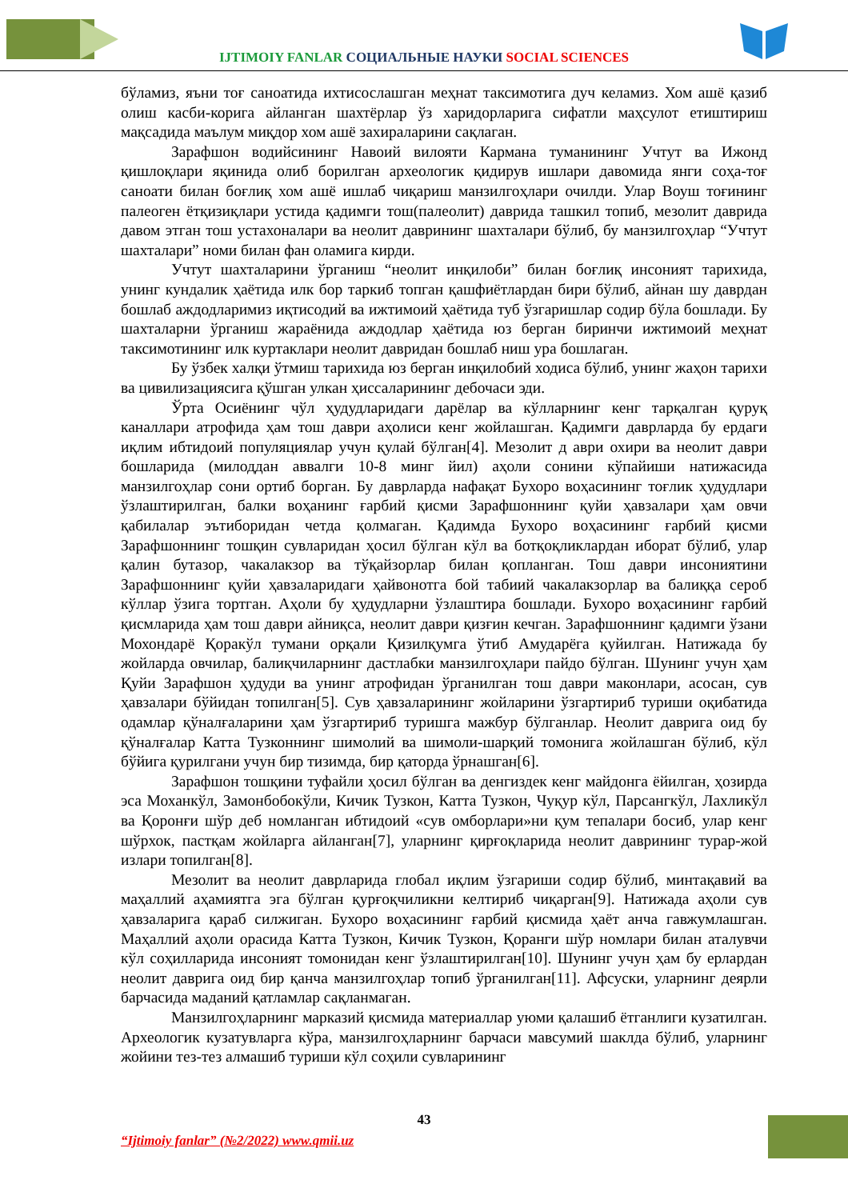IJTIMOIY FANLAR СОЦИАЛЬНЫЕ НАУКИ SOCIAL SCIENCES
бўламиз, яъни тоғ саноатида ихтисослашган меҳнат таксимотига дуч келамиз. Хом ашё қазиб олиш касби-корига айланган шахтёрлар ўз харидорларига сифатли маҳсулот етиштириш мақсадида маълум миқдор хом ашё захираларини сақлаган.
Зарафшон водийсининг Навоий вилояти Кармана туманининг Учтут ва Ижонд қишлоқлари яқинида олиб борилган археологик қидирув ишлари давомида янги соҳа-тоғ саноати билан боғлиқ хом ашё ишлаб чиқариш манзилгоҳлари очилди. Улар Воуш тоғининг палеоген ётқизиқлари устида қадимги тош(палеолит) даврида ташкил топиб, мезолит даврида давом этган тош устахоналари ва неолит даврининг шахталари бўлиб, бу манзилгоҳлар “Учтут шахталари” номи билан фан оламига кирди.
Учтут шахталарини ўрганиш “неолит инқилоби” билан боғлиқ инсоният тарихида, унинг кундалик ҳаётида илк бор таркиб топган қашфиётлардан бири бўлиб, айнан шу даврдан бошлаб аждодларимиз иқтисодий ва ижтимоий ҳаётида туб ўзгаришлар содир бўла бошлади. Бу шахталарни ўрганиш жараёнида аждодлар ҳаётида юз берган биринчи ижтимоий меҳнат таксимотининг илк куртаклари неолит давридан бошлаб ниш ура бошлаган.
Бу ўзбек халқи ўтмиш тарихида юз берган инқилобий ходиса бўлиб, унинг жаҳон тарихи ва цивилизациясига қўшган улкан ҳиссаларининг дебочаси эди.
Ўрта Осиёнинг чўл ҳудудларидаги дарёлар ва кўлларнинг кенг тарқалган қуруқ каналлари атрофида ҳам тош даври аҳолиси кенг жойлашган. Қадимги даврларда бу ердаги иқлим ибтидоий популяциялар учун қулай бўлган[4]. Мезолит д аври охири ва неолит даври бошларида (милоддан аввалги 10-8 минг йил) аҳоли сонини кўпайиши натижасида манзилгоҳлар сони ортиб борган. Бу даврларда нафақат Бухоро воҳасининг тоғлик ҳудудлари ўзлаштирилган, балки воҳанинг ғарбий қисми Зарафшоннинг қуйи ҳавзалари ҳам овчи қабилалар эътиборидан четда қолмаган. Қадимда Бухоро воҳасининг ғарбий қисми Зарафшоннинг тошқин сувларидан ҳосил бўлган кўл ва ботқоқликлардан иборат бўлиб, улар қалин бутазор, чакалакзор ва тўқайзорлар билан қопланган. Тош даври инсониятини Зарафшоннинг қуйи ҳавзаларидаги ҳайвонотга бой табиий чакалакзорлар ва балиққа сероб кўллар ўзига тортган. Аҳоли бу ҳудудларни ўзлаштира бошлади. Бухоро воҳасининг ғарбий қисмларида ҳам тош даври айниқса, неолит даври қизғин кечган. Зарафшоннинг қадимги ўзани Мохондарё Қоракўл тумани орқали Қизилқумга ўтиб Амударёга қуйилган. Натижада бу жойларда овчилар, балиқчиларнинг дастлабки манзилгоҳлари пайдо бўлган. Шунинг учун ҳам Қуйи Зарафшон ҳудуди ва унинг атрофидан ўрганилган тош даври маконлари, асосан, сув ҳавзалари бўйидан топилган[5]. Сув ҳавзаларининг жойларини ўзгартириб туриши оқибатида одамлар қўналғаларини ҳам ўзгартириб туришга мажбур бўлганлар. Неолит даврига оид бу қўналғалар Катта Тузконнинг шимолий ва шимоли-шарқий томонига жойлашган бўлиб, кўл бўйига қурилгани учун бир тизимда, бир қаторда ўрнашган[6].
Зарафшон тошқини туфайли ҳосил бўлган ва денгиздек кенг майдонга ёйилган, ҳозирда эса Моханкўл, Замонбобокўли, Кичик Тузкон, Катта Тузкон, Чуқур кўл, Парсангкўл, Лахликўл ва Қоронғи шўр деб номланган ибтидоий «сув омборлари»ни қум тепалари босиб, улар кенг шўрхок, пастқам жойларга айланган[7], уларнинг қирғоқларида неолит даврининг турар-жой излари топилган[8].
Мезолит ва неолит даврларида глобал иқлим ўзгариши содир бўлиб, минтақавий ва маҳаллий аҳамиятга эга бўлган қурғоқчиликни келтириб чиқарган[9]. Натижада аҳоли сув ҳавзаларига қараб силжиган. Бухоро воҳасининг ғарбий қисмида ҳаёт анча гавжумлашган. Маҳаллий аҳоли орасида Катта Тузкон, Кичик Тузкон, Қоранги шўр номлари билан аталувчи кўл соҳилларида инсоният томонидан кенг ўзлаштирилган[10]. Шунинг учун ҳам бу ерлардан неолит даврига оид бир қанча манзилгоҳлар топиб ўрганилган[11]. Афсуски, уларнинг деярли барчасида маданий қатламлар сақланмаган.
Манзилгоҳларнинг марказий қисмида материаллар уюми қалашиб ётганлиги кузатилган. Археологик кузатувларга кўра, манзилгоҳларнинг барчаси мавсумий шаклда бўлиб, уларнинг жойини тез-тез алмашиб туриши кўл соҳили сувларининг
43
“Ijtimoiy fanlar” (№2/2022) www.qmii.uz